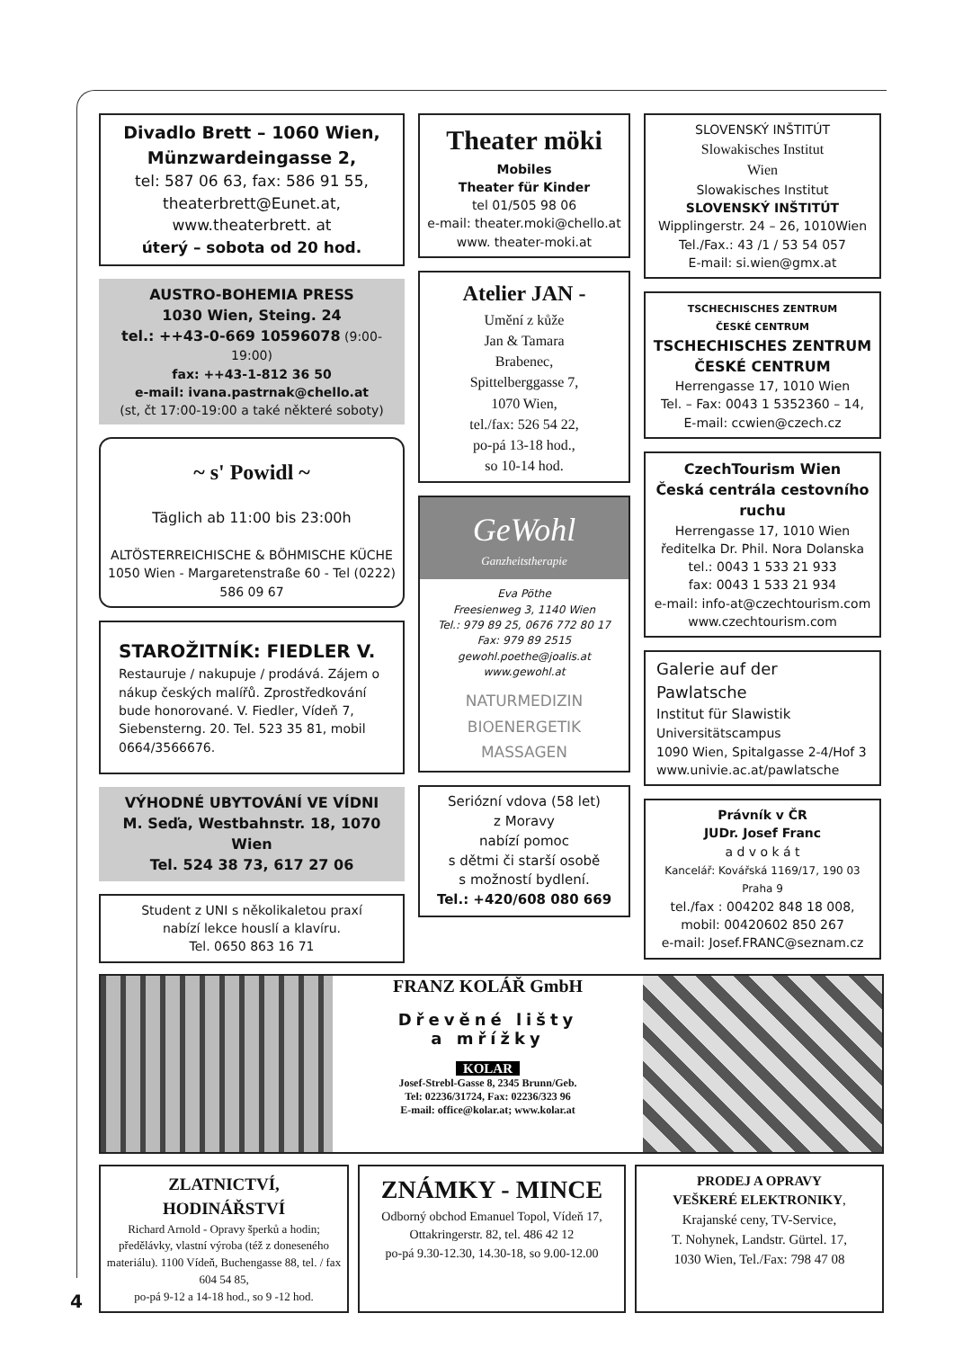Divadlo Brett – 1060 Wien,
Münzwardeingasse 2,
tel: 587 06 63, fax: 586 91 55,
theaterbrett@Eunet.at,
www.theaterbrett. at
úterý – sobota od 20 hod.
AUSTRO-BOHEMIA PRESS
1030 Wien, Steing. 24
tel.: ++43-0-669 10596078 (9:00-19:00)
fax: ++43-1-812 36 50
e-mail: ivana.pastrnak@chello.at
(st, čt 17:00-19:00 a také některé soboty)
~ s' Powidl ~
Täglich ab 11:00 bis 23:00h
ALTÖSTERREICHISCHE & BÖHMISCHE KÜCHE
1050 Wien - Margaretenstraße 60 - Tel (0222) 586 09 67
STAROŽITNÍK: FIEDLER V.
Restauruje / nakupuje / prodává. Zájem o nákup českých malířů. Zprostředkování bude honorované. V. Fiedler, Vídeň 7, Siebensterng. 20. Tel. 523 35 81, mobil 0664/3566676.
VÝHODNÉ UBYTOVÁNÍ VE VÍDNI
M. Seďa, Westbahnstr. 18, 1070 Wien
Tel. 524 38 73, 617 27 06
Student z UNI s několikaletou praxí
nabízí lekce houslí a klavíru.
Tel. 0650 863 16 71
Theater möki
Mobiles
Theater für Kinder
tel 01/505 98 06
e-mail: theater.moki@chello.at
www. theater-moki.at
Atelier JAN -
Umění z kůže
Jan & Tamara
Brabenec,
Spittelberggasse 7,
1070 Wien,
tel./fax: 526 54 22,
po-pá 13-18 hod.,
so 10-14 hod.
GeWohl
Ganzheitstherapie
Eva Pöthe
Freesienweg 3, 1140 Wien
Tel.: 979 89 25, 0676 772 80 17
Fax: 979 89 2515
gewohl.poethe@joalis.at
www.gewohl.at
NATURMEDIZIN
BIOENERGETIK
MASSAGEN
Seriózní vdova (58 let)
z Moravy
nabízí pomoc
s dětmi či starší osobě
s možností bydlení.
Tel.: +420/608 080 669
SLOVENSKÝ INŠTITÚT
Slowakisches Institut
Wien
Slowakisches Institut
SLOVENSKÝ INŠTITÚT
Wipplingerstr. 24 – 26, 1010Wien
Tel./Fax.: 43 /1 / 53 54 057
E-mail: si.wien@gmx.at
TSCHECHISCHES ZENTRUM
ČESKÉ CENTRUM
TSCHECHISCHES ZENTRUM
ČESKÉ CENTRUM
Herrengasse 17, 1010 Wien
Tel. – Fax: 0043 1 5352360 – 14,
E-mail: ccwien@czech.cz
CzechTourism Wien
Česká centrála cestovního ruchu
Herrengasse 17, 1010 Wien
ředitelka Dr. Phil. Nora Dolanska
tel.: 0043 1 533 21 933
fax: 0043 1 533 21 934
e-mail: info-at@czechtourism.com
www.czechtourism.com
Galerie auf der Pawlatsche
Institut für Slawistik
Universitätscampus
1090 Wien, Spitalgasse 2-4/Hof 3
www.univie.ac.at/pawlatsche
Právník v ČR
JUDr. Josef Franc
a d v o k á t
Kancelář: Kovářská 1169/17, 190 03 Praha 9
tel./fax : 004202 848 18 008,
mobil: 00420602 850 267
e-mail: Josef.FRANC@seznam.cz
FRANZ KOLÁŘ GmbH
Dřevěné lišty
a mřížky
KOLAR
Josef-Strebl-Gasse 8, 2345 Brunn/Geb.
Tel: 02236/31724, Fax: 02236/323 96
E-mail: office@kolar.at; www.kolar.at
ZLATNICTVÍ, HODINÁŘSTVÍ
Richard Arnold - Opravy šperků a hodin; předělávky, vlastní výroba (též z doneseného materiálu). 1100 Vídeň, Buchengasse 88, tel. / fax 604 54 85,
po-pá 9-12 a 14-18 hod., so 9 -12 hod.
ZNÁMKY - MINCE
Odborný obchod Emanuel Topol, Vídeň 17,
Ottakringerstr. 82, tel. 486 42 12
po-pá 9.30-12.30, 14.30-18, so 9.00-12.00
PRODEJ A OPRAVY
VEŠKERÉ ELEKTRONIKY,
Krajanské ceny, TV-Service,
T. Nohynek, Landstr. Gürtel. 17,
1030 Wien, Tel./Fax: 798 47 08
4